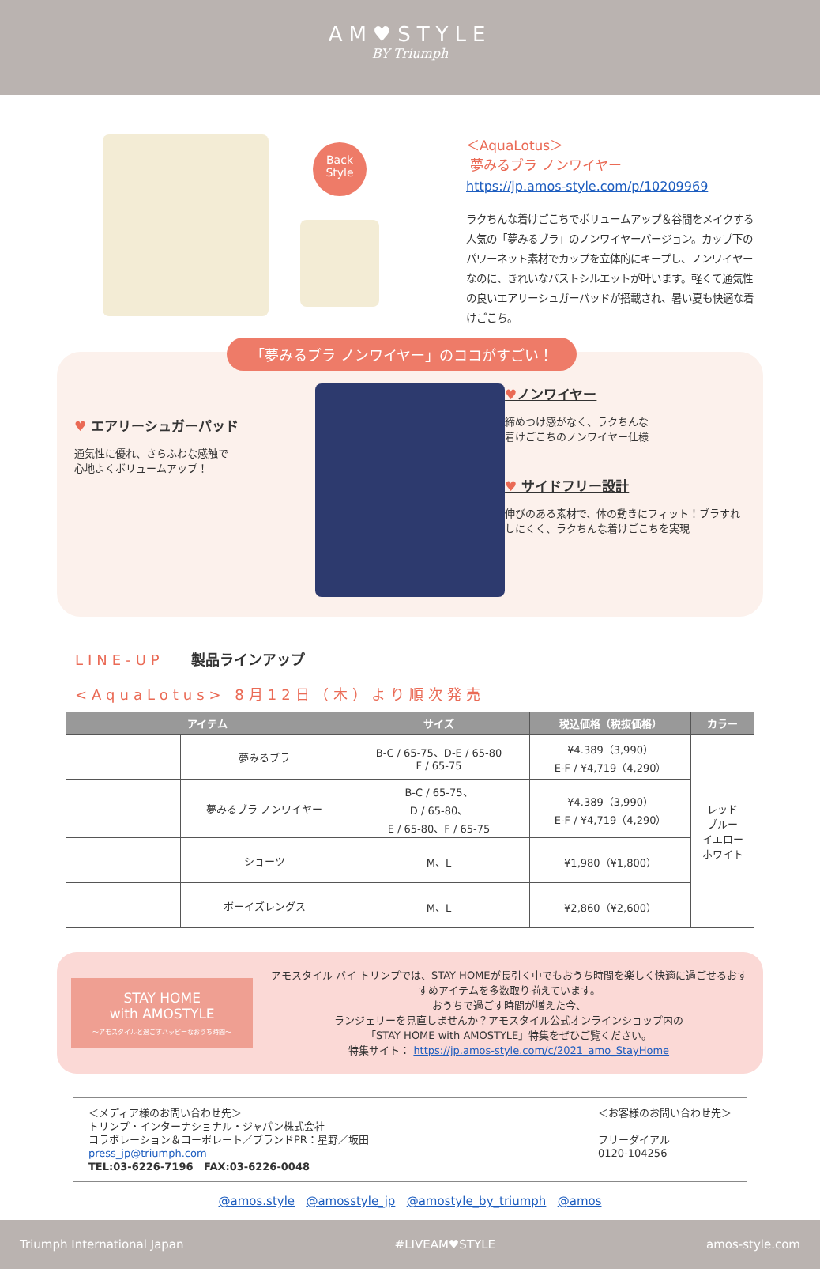AM♥STYLE
BY Triumph
Back
Style
＜AquaLotus＞
夢みるブラ ノンワイヤー
https://jp.amos-style.com/p/10209969
ラクちんな着けごこちでボリュームアップ＆谷間をメイクする人気の「夢みるブラ」のノンワイヤーバージョン。カップ下のパワーネット素材でカップを立体的にキープし、ノンワイヤーなのに、きれいなバストシルエットが叶います。軽くて通気性の良いエアリーシュガーパッドが搭載され、暑い夏も快適な着けごこち。
「夢みるブラ ノンワイヤー」のココがすごい！
♥ エアリーシュガーパッド
通気性に優れ、さらふわな感触で
心地よくボリュームアップ！
♥ノンワイヤー
締めつけ感がなく、ラクちんな
着けごこちのノンワイヤー仕様
♥ サイドフリー設計
伸びのある素材で、体の動きにフィット！ブラすれしにくく、ラクちんな着けごこちを実現
LINE-UP 製品ラインアップ
<AquaLotus> 8月12日（木）より順次発売
| アイテム | | サイズ | 税込価格（税抜価格） | カラー |
| --- | --- | --- | --- | --- |
| | 夢みるブラ | B-C / 65-75、D-E / 65-80 F / 65-75 | ¥4.389（3,990） E-F / ¥4,719（4,290） | レッド ブルー イエロー ホワイト |
| | 夢みるブラ ノンワイヤー | B-C / 65-75、 D / 65-80、 E / 65-80、F / 65-75 | ¥4.389（3,990） E-F / ¥4,719（4,290） | |
| | ショーツ | M、L | ¥1,980（¥1,800） | |
| | ボーイズレングス | M、L | ¥2,860（¥2,600） | |
STAY HOME
with AMOSTYLE
～アモスタイルと過ごすハッピーなおうち時間～
アモスタイル バイ トリンプでは、STAY HOMEが長引く中でもおうち時間を楽しく快適に過ごせるおすすめアイテムを多数取り揃えています。
おうちで過ごす時間が増えた今、
ランジェリーを見直しませんか？アモスタイル公式オンラインショップ内の
「STAY HOME with AMOSTYLE」特集をぜひご覧ください。
特集サイト： https://jp.amos-style.com/c/2021_amo_StayHome
＜メディア様のお問い合わせ先＞
トリンプ・インターナショナル・ジャパン株式会社
コラボレーション＆コーポレート／ブランドPR：星野／坂田
press_jp@triumph.com
TEL:03-6226-7196 FAX:03-6226-0048
＜お客様のお問い合わせ先＞
フリーダイアル
0120-104256
@amos.style @amosstyle_jp @amostyle_by_triumph @amos
Triumph International Japan #LIVEAM♥STYLE amos-style.com